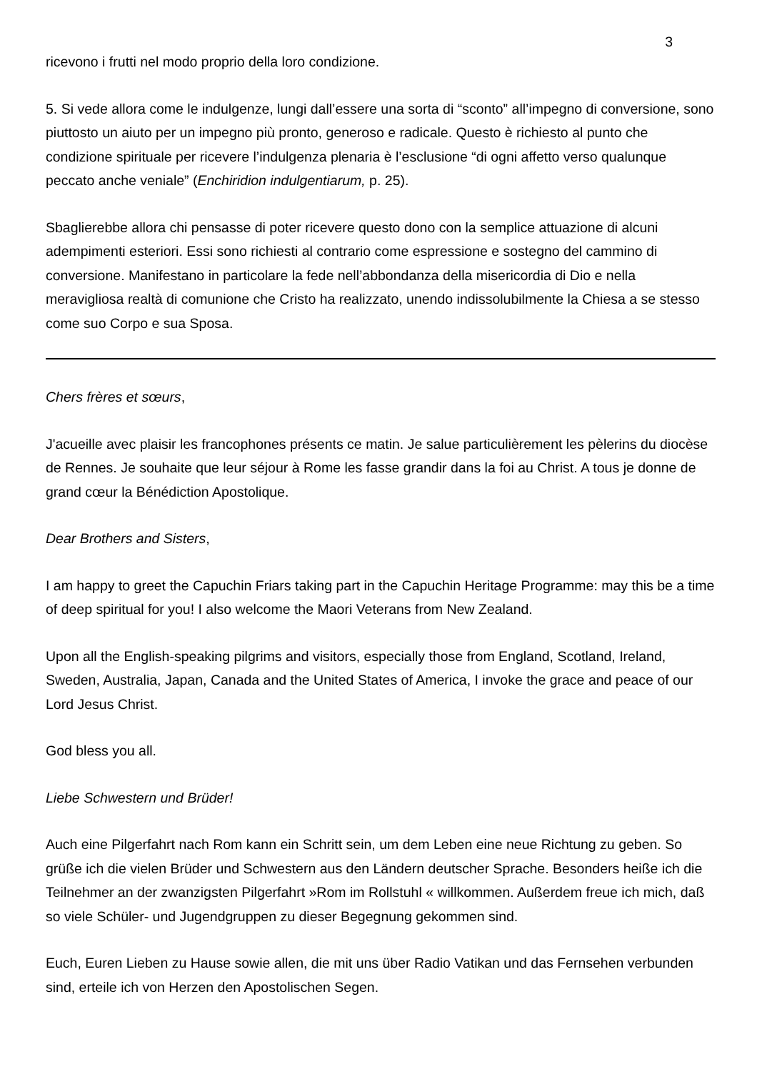3
ricevono i frutti nel modo proprio della loro condizione.
5. Si vede allora come le indulgenze, lungi dall’essere una sorta di “sconto” all’impegno di conversione, sono piuttosto un aiuto per un impegno più pronto, generoso e radicale. Questo è richiesto al punto che condizione spirituale per ricevere l’indulgenza plenaria è l’esclusione “di ogni affetto verso qualunque peccato anche veniale” (Enchiridion indulgentiarum, p. 25).
Sbaglierebbe allora chi pensasse di poter ricevere questo dono con la semplice attuazione di alcuni adempimenti esteriori. Essi sono richiesti al contrario come espressione e sostegno del cammino di conversione. Manifestano in particolare la fede nell’abbondanza della misericordia di Dio e nella meravigliosa realtà di comunione che Cristo ha realizzato, unendo indissolubilmente la Chiesa a se stesso come suo Corpo e sua Sposa.
Chers frères et sœurs,
J'acueille avec plaisir les francophones présents ce matin. Je salue particulièrement les pèlerins du diocèse de Rennes. Je souhaite que leur séjour à Rome les fasse grandir dans la foi au Christ. A tous je donne de grand cœur la Bénédiction Apostolique.
Dear Brothers and Sisters,
I am happy to greet the Capuchin Friars taking part in the Capuchin Heritage Programme: may this be a time of deep spiritual for you! I also welcome the Maori Veterans from New Zealand.
Upon all the English-speaking pilgrims and visitors, especially those from England, Scotland, Ireland, Sweden, Australia, Japan, Canada and the United States of America, I invoke the grace and peace of our Lord Jesus Christ.
God bless you all.
Liebe Schwestern und Brüder!
Auch eine Pilgerfahrt nach Rom kann ein Schritt sein, um dem Leben eine neue Richtung zu geben. So grüße ich die vielen Brüder und Schwestern aus den Ländern deutscher Sprache. Besonders heiße ich die Teilnehmer an der zwanzigsten Pilgerfahrt »Rom im Rollstuhl « willkommen. Außerdem freue ich mich, daß so viele Schüler- und Jugendgruppen zu dieser Begegnung gekommen sind.
Euch, Euren Lieben zu Hause sowie allen, die mit uns über Radio Vatikan und das Fernsehen verbunden sind, erteile ich von Herzen den Apostolischen Segen.